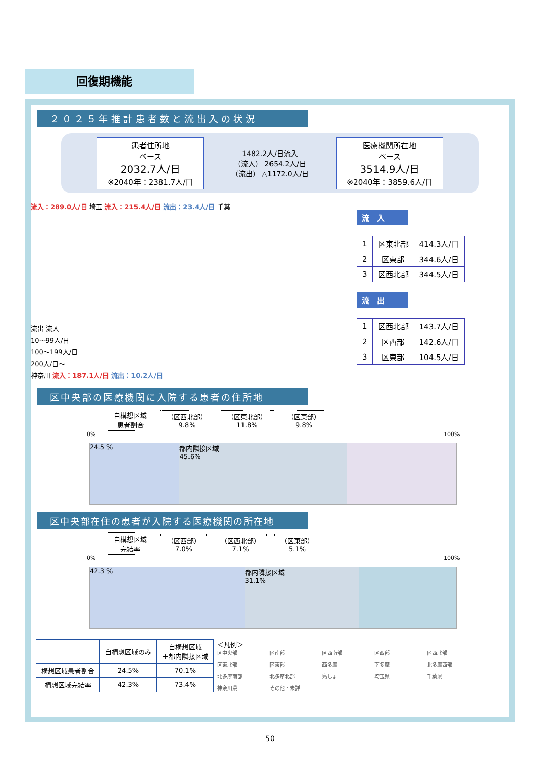回復期機能
２０２５年推計患者数と流出入の状況
患者住所地
ベース
2032.7人/日
※2040年：2381.7人/日
1482.2人/日流入
（流入） 2654.2人/日
（流出） △1172.0人/日
医療機関所在地
ベース
3514.9人/日
※2040年：3859.6人/日
流入：289.0人/日 埼玉 流入：215.4人/日 流出：23.4人/日 千葉
流出 流入
10～99人/日
100～199人/日
200人/日～
神奈川 流入：187.1人/日 流出：10.2人/日
流　入
| 1 | 区東北部 | 414.3人/日 |
| 2 | 区東部 | 344.6人/日 |
| 3 | 区西北部 | 344.5人/日 |
流　出
| 1 | 区西北部 | 143.7人/日 |
| 2 | 区西部 | 142.6人/日 |
| 3 | 区東部 | 104.5人/日 |
区中央部の医療機関に入院する患者の住所地
自構想区域
患者割合 （区西北部）
9.8% （区東北部）
11.8% （区東部）
9.8%
0% 100%
24.5 % 都内隣接区域
45.6%
区中央部在住の患者が入院する医療機関の所在地
自構想区域
完結率 （区西部）
7.0% （区西北部）
7.1% （区東部）
5.1%
0% 100%
42.3 % 都内隣接区域
31.1%
| | 自構想区域のみ | 自構想区域 ＋都内隣接区域 |
| --- | --- | --- |
| 構想区域患者割合 | 24.5% | 70.1% |
| 構想区域完結率 | 42.3% | 73.4% |
＜凡例＞
区中央部 区南部 区西南部 区西部 区西北部 区東北部 区東部 西多摩 南多摩 北多摩西部 北多摩南部 北多摩北部 島しょ 埼玉県 千葉県 神奈川県 その他・未詳
50